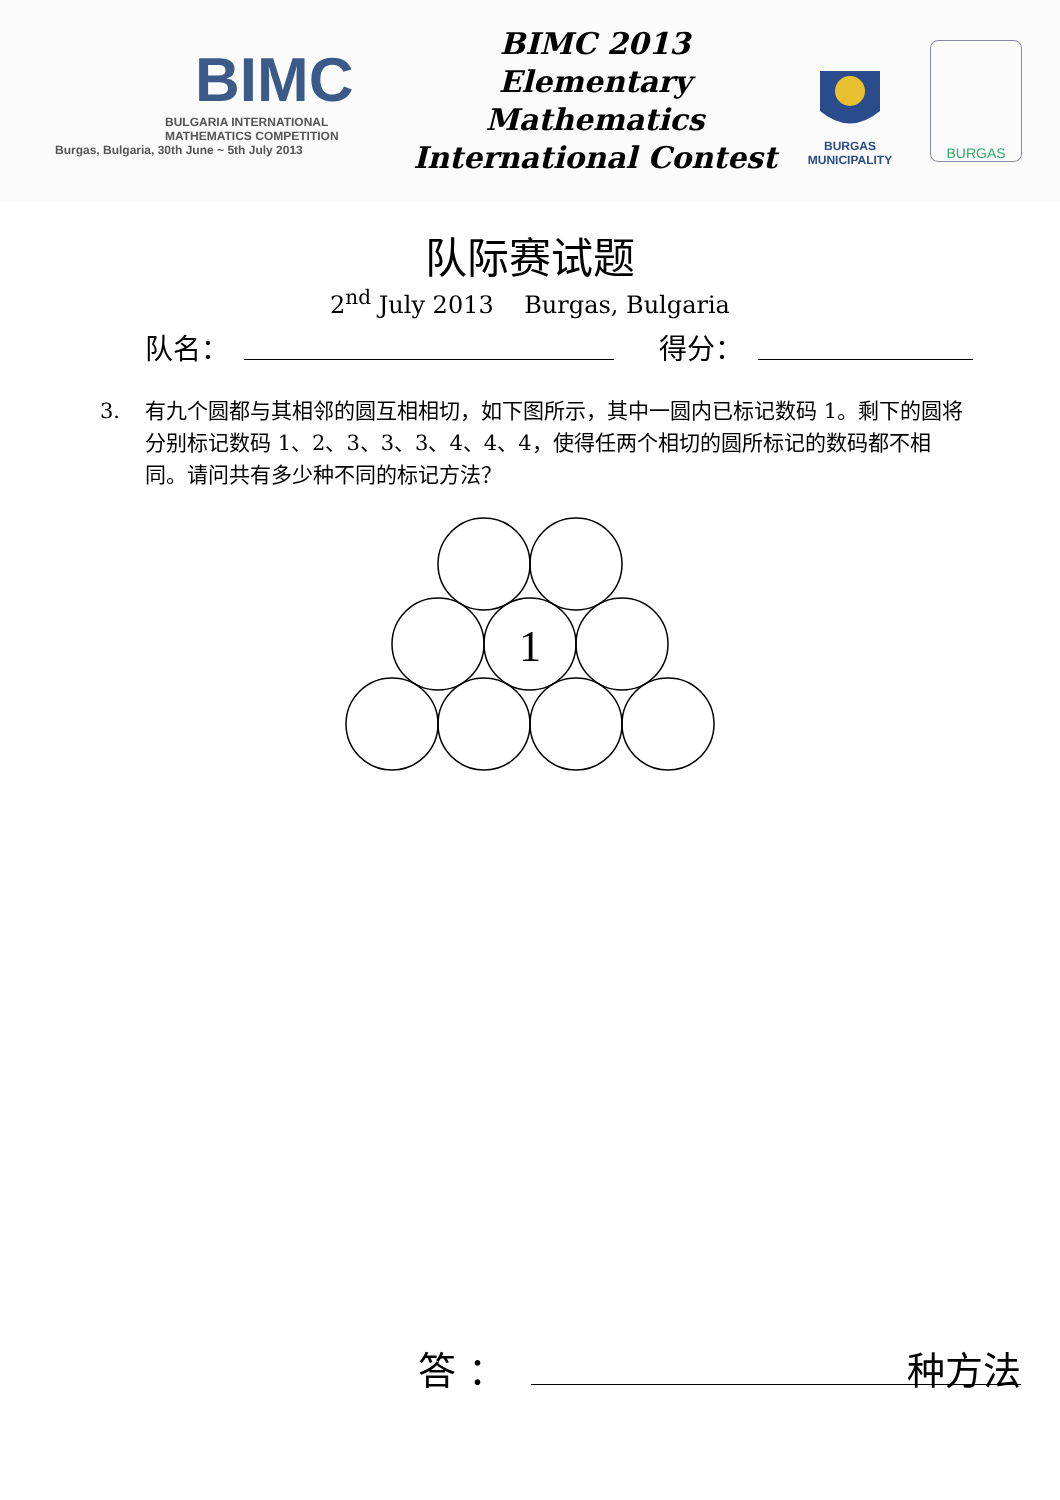BIMC
BULGARIA INTERNATIONAL
MATHEMATICS COMPETITION
Burgas, Bulgaria, 30th June ~ 5th July 2013
BIMC 2013
Elementary Mathematics
International Contest
BURGAS
MUNICIPALITY
BURGAS
队际赛试题
2<sup>nd</sup> July 2013 Burgas, Bulgaria
队名： 得分：
3. 有九个圆都与其相邻的圆互相相切，如下图所示，其中一圆内已标记数码 1。剩下的圆将分别标记数码 1、2、3、3、3、4、4、4，使得任两个相切的圆所标记的数码都不相同。请问共有多少种不同的标记方法？
1
答 ： 种方法